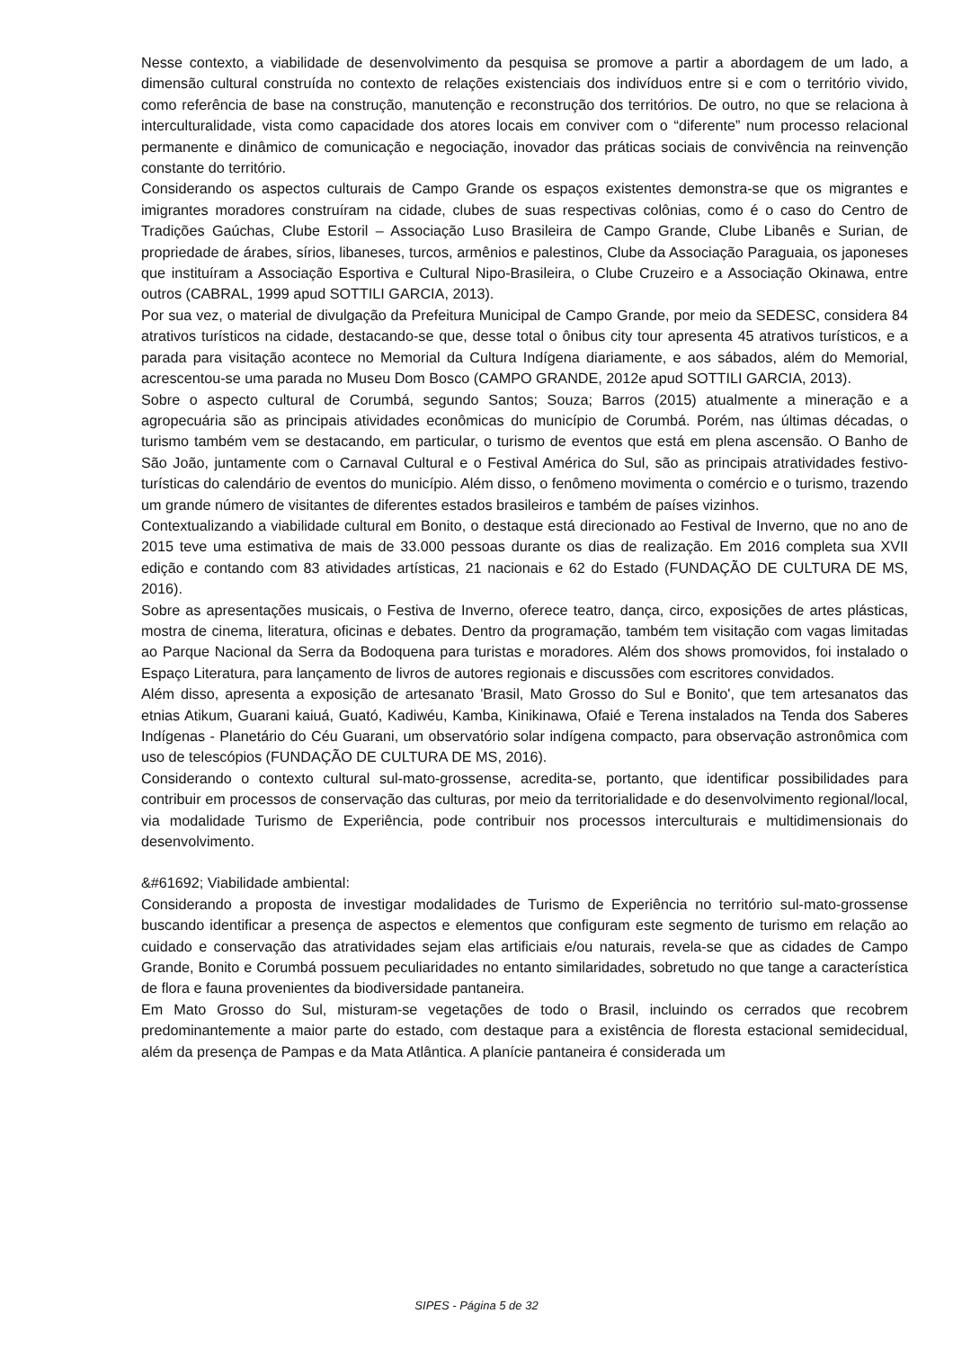Nesse contexto, a viabilidade de desenvolvimento da pesquisa se promove a partir a abordagem de um lado, a dimensão cultural construída no contexto de relações existenciais dos indivíduos entre si e com o território vivido, como referência de base na construção, manutenção e reconstrução dos territórios. De outro, no que se relaciona à interculturalidade, vista como capacidade dos atores locais em conviver com o “diferente” num processo relacional permanente e dinâmico de comunicação e negociação, inovador das práticas sociais de convivência na reinvenção constante do território.
Considerando os aspectos culturais de Campo Grande os espaços existentes demonstra-se que os migrantes e imigrantes moradores construíram na cidade, clubes de suas respectivas colônias, como é o caso do Centro de Tradições Gaúchas, Clube Estoril – Associação Luso Brasileira de Campo Grande, Clube Libanês e Surian, de propriedade de árabes, sírios, libaneses, turcos, armênios e palestinos, Clube da Associação Paraguaia, os japoneses que instituíram a Associação Esportiva e Cultural Nipo-Brasileira, o Clube Cruzeiro e a Associação Okinawa, entre outros (CABRAL, 1999 apud SOTTILI GARCIA, 2013).
Por sua vez, o material de divulgação da Prefeitura Municipal de Campo Grande, por meio da SEDESC, considera 84 atrativos turísticos na cidade, destacando-se que, desse total o ônibus city tour apresenta 45 atrativos turísticos, e a parada para visitação acontece no Memorial da Cultura Indígena diariamente, e aos sábados, além do Memorial, acrescentou-se uma parada no Museu Dom Bosco (CAMPO GRANDE, 2012e apud SOTTILI GARCIA, 2013).
Sobre o aspecto cultural de Corumbá, segundo Santos; Souza; Barros (2015) atualmente a mineração e a agropecuária são as principais atividades econômicas do município de Corumbá. Porém, nas últimas décadas, o turismo também vem se destacando, em particular, o turismo de eventos que está em plena ascensão. O Banho de São João, juntamente com o Carnaval Cultural e o Festival América do Sul, são as principais atratividades festivo-turísticas do calendário de eventos do município. Além disso, o fenômeno movimenta o comércio e o turismo, trazendo um grande número de visitantes de diferentes estados brasileiros e também de países vizinhos.
Contextualizando a viabilidade cultural em Bonito, o destaque está direcionado ao Festival de Inverno, que no ano de 2015 teve uma estimativa de mais de 33.000 pessoas durante os dias de realização. Em 2016 completa sua XVII edição e contando com 83 atividades artísticas, 21 nacionais e 62 do Estado (FUNDAÇÃO DE CULTURA DE MS, 2016).
Sobre as apresentações musicais, o Festiva de Inverno, oferece teatro, dança, circo, exposições de artes plásticas, mostra de cinema, literatura, oficinas e debates. Dentro da programação, também tem visitação com vagas limitadas ao Parque Nacional da Serra da Bodoquena para turistas e moradores. Além dos shows promovidos, foi instalado o Espaço Literatura, para lançamento de livros de autores regionais e discussões com escritores convidados.
Além disso, apresenta a exposição de artesanato 'Brasil, Mato Grosso do Sul e Bonito', que tem artesanatos das etnias Atikum, Guarani kaiuá, Guató, Kadiwéu, Kamba, Kinikinawa, Ofaié e Terena instalados na Tenda dos Saberes Indígenas - Planetário do Céu Guarani, um observatório solar indígena compacto, para observação astronômica com uso de telescópios (FUNDAÇÃO DE CULTURA DE MS, 2016).
Considerando o contexto cultural sul-mato-grossense, acredita-se, portanto, que identificar possibilidades para contribuir em processos de conservação das culturas, por meio da territorialidade e do desenvolvimento regional/local, via modalidade Turismo de Experiência, pode contribuir nos processos interculturais e multidimensionais do desenvolvimento.
&#61692; Viabilidade ambiental:
Considerando a proposta de investigar modalidades de Turismo de Experiência no território sul-mato-grossense buscando identificar a presença de aspectos e elementos que configuram este segmento de turismo em relação ao cuidado e conservação das atratividades sejam elas artificiais e/ou naturais, revela-se que as cidades de Campo Grande, Bonito e Corumbá possuem peculiaridades no entanto similaridades, sobretudo no que tange a característica de flora e fauna provenientes da biodiversidade pantaneira.
Em Mato Grosso do Sul, misturam-se vegetações de todo o Brasil, incluindo os cerrados que recobrem predominantemente a maior parte do estado, com destaque para a existência de floresta estacional semidecidual, além da presença de Pampas e da Mata Atlântica. A planície pantaneira é considerada um
SIPES - Página 5 de 32